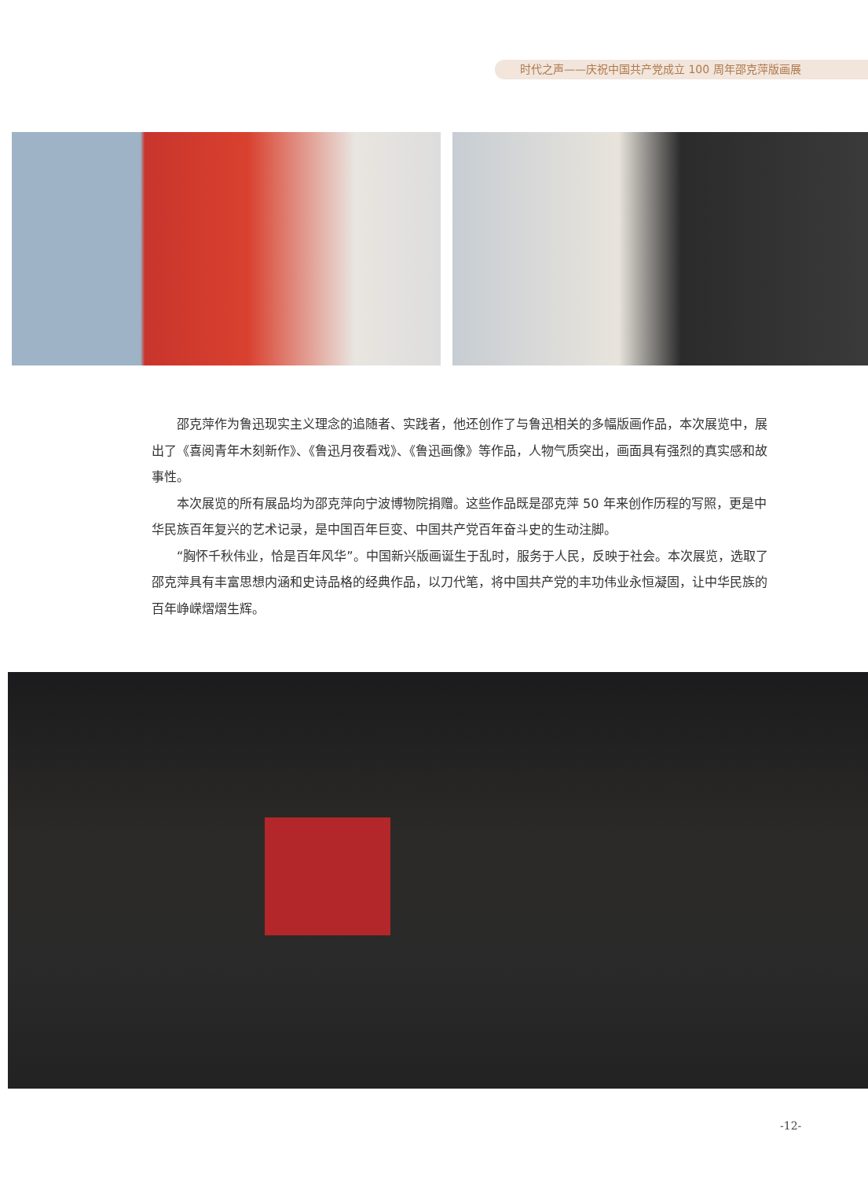时代之声——庆祝中国共产党成立 100 周年邵克萍版画展
邵克萍作为鲁迅现实主义理念的追随者、实践者，他还创作了与鲁迅相关的多幅版画作品，本次展览中，展出了《喜阅青年木刻新作》、《鲁迅月夜看戏》、《鲁迅画像》等作品，人物气质突出，画面具有强烈的真实感和故事性。
本次展览的所有展品均为邵克萍向宁波博物院捐赠。这些作品既是邵克萍 50 年来创作历程的写照，更是中华民族百年复兴的艺术记录，是中国百年巨变、中国共产党百年奋斗史的生动注脚。
“胸怀千秋伟业，恰是百年风华”。中国新兴版画诞生于乱时，服务于人民，反映于社会。本次展览，选取了邵克萍具有丰富思想内涵和史诗品格的经典作品，以刀代笔，将中国共产党的丰功伟业永恒凝固，让中华民族的百年峥嵘熠熠生辉。
-12-